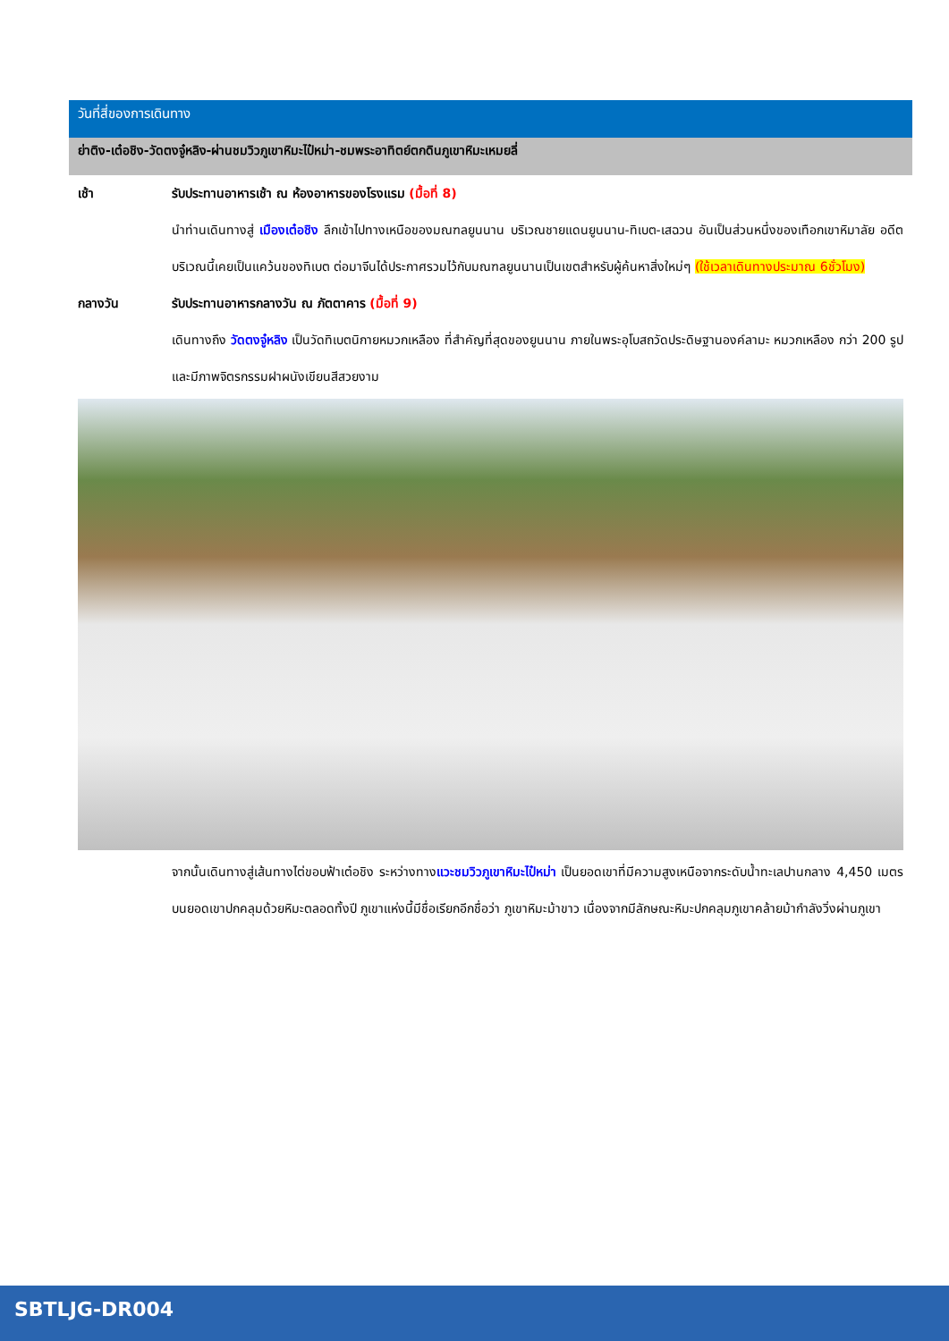วันที่สี่ของการเดินทาง
ย่าติง-เต๋อชิง-วัดตงจู๋หลิง-ผ่านชมวิวภูเขาหิมะไป๋หม่า-ชมพระอาทิตย์ตกดินภูเขาหิมะเหมยลี่
เช้า
รับประทานอาหารเช้า ณ ห้องอาหารของโรงแรม (มื้อที่ 8)
นำท่านเดินทางสู่ เมืองเต๋อชิง ลึกเข้าไปทางเหนือของมณฑลยูนนาน บริเวณชายแดนยูนนาน-ทิเบต-เสฉวน อันเป็นส่วนหนึ่งของเทือกเขาหิมาลัย อดีตบริเวณนี้เคยเป็นแคว้นของทิเบต ต่อมาจีนได้ประกาศรวมไว้กับมณฑลยูนนานเป็นเขตสำหรับผู้ค้นหาสิ่งใหม่ๆ (ใช้เวลาเดินทางประมาณ 6ชั่วโมง)
กลางวัน
รับประทานอาหารกลางวัน ณ ภัตตาคาร (มื้อที่ 9)
เดินทางถึง วัดตงจู๋หลิง เป็นวัดทิเบตนิกายหมวกเหลือง ที่สำคัญที่สุดของยูนนาน ภายในพระอุโบสถวัดประดิษฐานองค์ลามะ หมวกเหลือง กว่า 200 รูป และมีภาพจิตรกรรมฝาผนังเขียนสีสวยงาม
จากนั้นเดินทางสู่เส้นทางไต่ขอบฟ้าเต๋อชิง ระหว่างทางแวะชมวิวภูเขาหิมะไป๋หม่า เป็นยอดเขาที่มีความสูงเหนือจากระดับน้ำทะเลปานกลาง 4,450 เมตร บนยอดเขาปกคลุมด้วยหิมะตลอดทั้งปี ภูเขาแห่งนี้มีชื่อเรียกอีกชื่อว่า ภูเขาหิมะม้าขาว เนื่องจากมีลักษณะหิมะปกคลุมภูเขาคล้ายม้ากำลังวิ่งผ่านภูเขา
SBTLJG-DR004